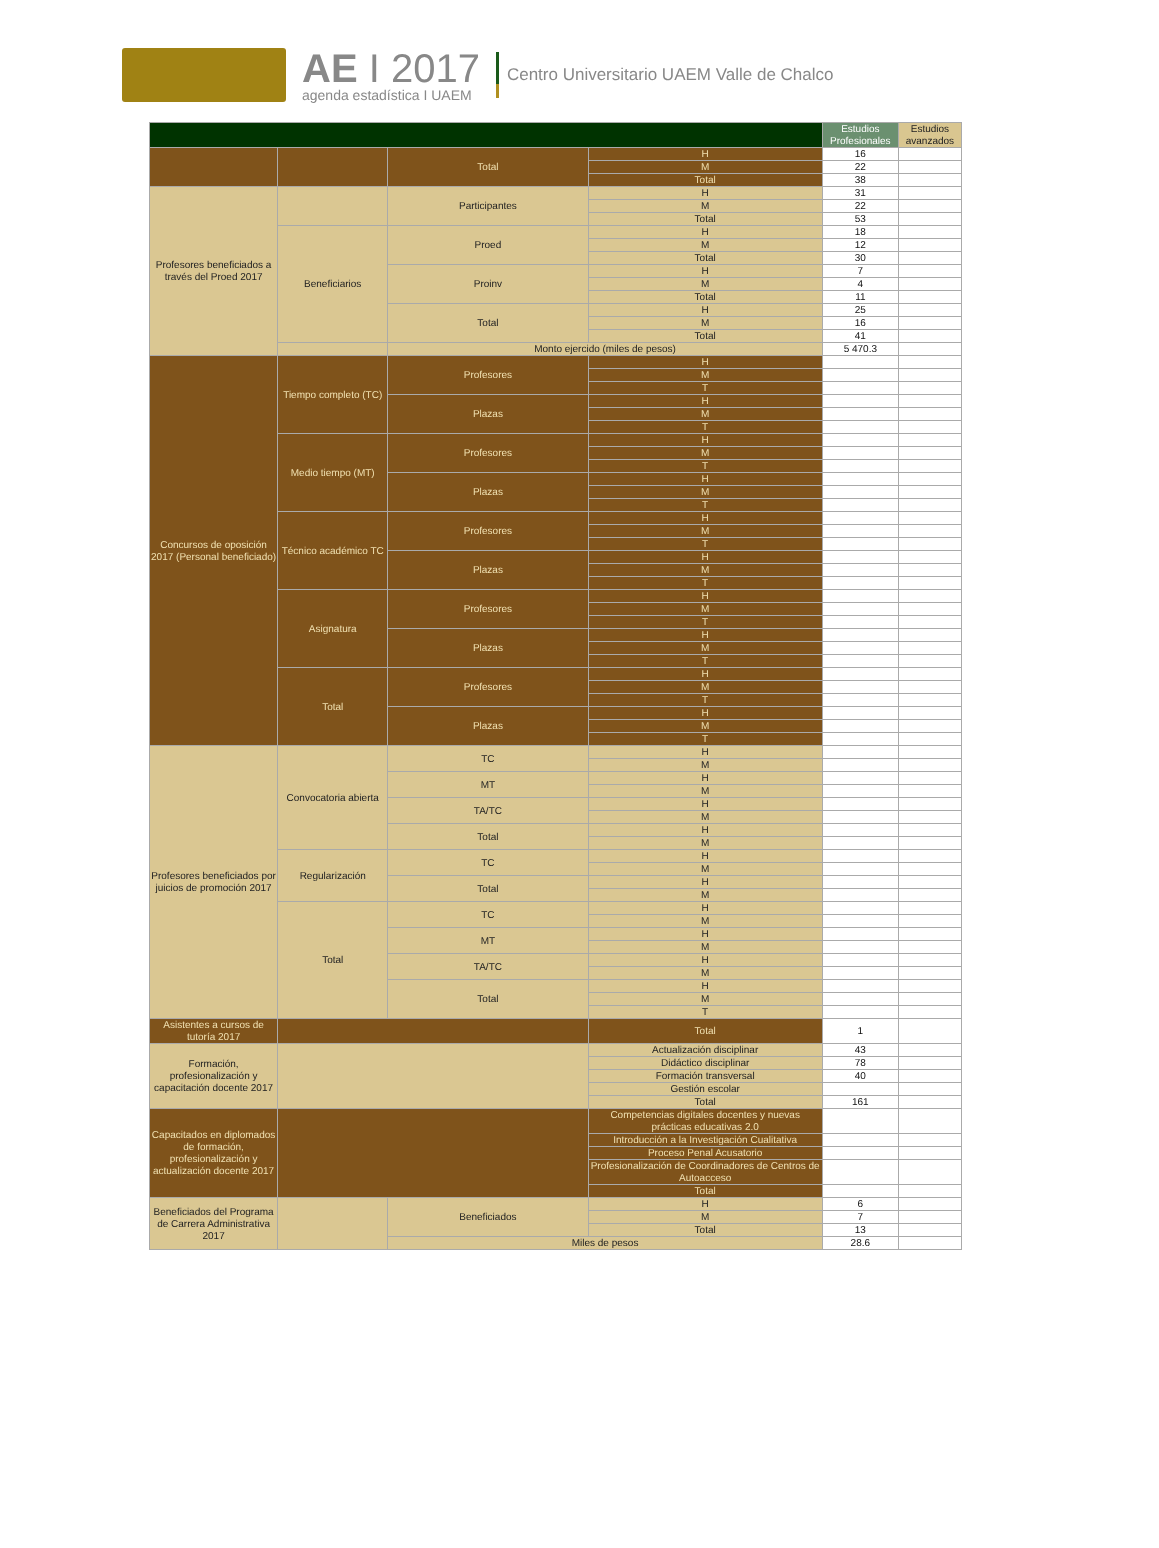AE I 2017
agenda estadística I UAEM
Centro Universitario UAEM Valle de Chalco
| | | | | Estudios Profesionales | Estudios avanzados |
| --- | --- | --- | --- | --- | --- |
| | | Total | H | 16 | |
| | | | M | 22 | |
| | | | Total | 38 | |
| Profesores beneficiados a través del Proed 2017 | | Participantes | H | 31 | |
| | | | M | 22 | |
| | | | Total | 53 | |
| | Beneficiarios | Proed | H | 18 | |
| | | | M | 12 | |
| | | | Total | 30 | |
| | | Proinv | H | 7 | |
| | | | M | 4 | |
| | | | Total | 11 | |
| | | Total | H | 25 | |
| | | | M | 16 | |
| | | | Total | 41 | |
| | | Monto ejercido (miles de pesos) | | 5 470.3 | |
| Concursos de oposición 2017 (Personal beneficiado) | Tiempo completo (TC) | Profesores | H | | |
| | | | M | | |
| | | | T | | |
| | | Plazas | H | | |
| | | | M | | |
| | | | T | | |
| | Medio tiempo (MT) | Profesores | H | | |
| | | | M | | |
| | | | T | | |
| | | Plazas | H | | |
| | | | M | | |
| | | | T | | |
| | Técnico académico TC | Profesores | H | | |
| | | | M | | |
| | | | T | | |
| | | Plazas | H | | |
| | | | M | | |
| | | | T | | |
| | Asignatura | Profesores | H | | |
| | | | M | | |
| | | | T | | |
| | | Plazas | H | | |
| | | | M | | |
| | | | T | | |
| | Total | Profesores | H | | |
| | | | M | | |
| | | | T | | |
| | | Plazas | H | | |
| | | | M | | |
| | | | T | | |
| Profesores beneficiados por juicios de promoción 2017 | Convocatoria abierta | TC | H | | |
| | | | M | | |
| | | MT | H | | |
| | | | M | | |
| | | TA/TC | H | | |
| | | | M | | |
| | | Total | H | | |
| | | | M | | |
| | Regularización | TC | H | | |
| | | | M | | |
| | | Total | H | | |
| | | | M | | |
| | Total | TC | H | | |
| | | | M | | |
| | | MT | H | | |
| | | | M | | |
| | | TA/TC | H | | |
| | | | M | | |
| | | Total | H | | |
| | | | M | | |
| | | | T | | |
| Asistentes a cursos de tutoría 2017 | | | Total | 1 | |
| Formación, profesionalización y capacitación docente 2017 | | | Actualización disciplinar | 43 | |
| | | | Didáctico disciplinar | 78 | |
| | | | Formación transversal | 40 | |
| | | | Gestión escolar | | |
| | | | Total | 161 | |
| Capacitados en diplomados de formación, profesionalización y actualización docente 2017 | | | Competencias digitales docentes y nuevas prácticas educativas 2.0 | | |
| | | | Introducción a la Investigación Cualitativa | | |
| | | | Proceso Penal Acusatorio | | |
| | | | Profesionalización de Coordinadores de Centros de Autoacceso | | |
| | | | Total | | |
| Beneficiados del Programa de Carrera Administrativa 2017 | | Beneficiados | H | 6 | |
| | | | M | 7 | |
| | | | Total | 13 | |
| | | Miles de pesos | | 28.6 | |